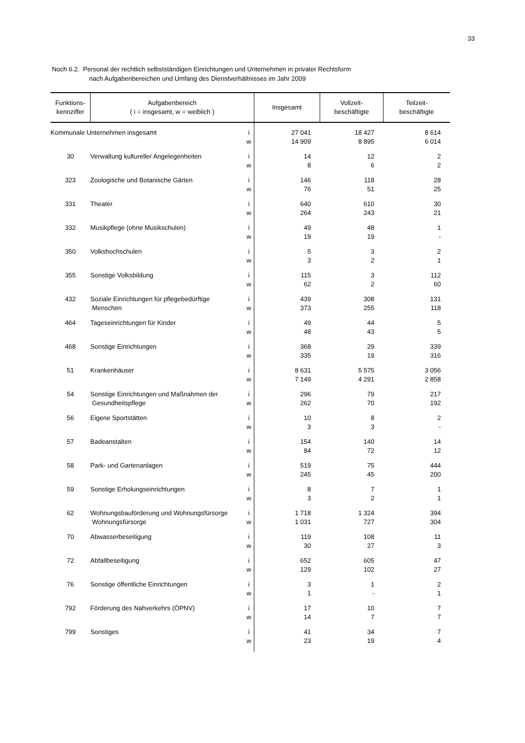33
Noch 6.2. Personal der rechtlich selbstständigen Einrichtungen und Unternehmen in privater Rechtsform
nach Aufgabenbereichen und Umfang des Dienstverhältnisses im Jahr 2009
| Funktions- kennziffer | Aufgabenbereich ( i = insgesamt, w = weiblich ) | | Insgesamt | Vollzeit- beschäftigte | Teilzeit- beschäftigte |
| --- | --- | --- | --- | --- | --- |
| Kommunale Unternehmen insgesamt | | i | 27 041 | 18 427 | 8 614 |
| | | w | 14 909 | 8 895 | 6 014 |
| 30 | Verwaltung kultureller Angelegenheiten | i | 14 | 12 | 2 |
| | | w | 8 | 6 | 2 |
| 323 | Zoologische und Botanische Gärten | i | 146 | 118 | 28 |
| | | w | 76 | 51 | 25 |
| 331 | Theater | i | 640 | 610 | 30 |
| | | w | 264 | 243 | 21 |
| 332 | Musikpflege (ohne Musikschulen) | i | 49 | 48 | 1 |
| | | w | 19 | 19 | - |
| 350 | Volkshochschulen | i | 5 | 3 | 2 |
| | | w | 3 | 2 | 1 |
| 355 | Sonstige Volksbildung | i | 115 | 3 | 112 |
| | | w | 62 | 2 | 60 |
| 432 | Soziale Einrichtungen für pflegebedürftige | i | 439 | 308 | 131 |
| | Menschen | w | 373 | 255 | 118 |
| 464 | Tageseinrichtungen für Kinder | i | 49 | 44 | 5 |
| | | w | 48 | 43 | 5 |
| 468 | Sonstige Einrichtungen | i | 368 | 29 | 339 |
| | | w | 335 | 19 | 316 |
| 51 | Krankenhäuser | i | 8 631 | 5 575 | 3 056 |
| | | w | 7 149 | 4 291 | 2 858 |
| 54 | Sonstige Einrichtungen und Maßnahmen der | i | 296 | 79 | 217 |
| | Gesundheitspflege | w | 262 | 70 | 192 |
| 56 | Eigene Sportstätten | i | 10 | 8 | 2 |
| | | w | 3 | 3 | - |
| 57 | Badeanstalten | i | 154 | 140 | 14 |
| | | w | 84 | 72 | 12 |
| 58 | Park- und Gartenanlagen | i | 519 | 75 | 444 |
| | | w | 245 | 45 | 200 |
| 59 | Sonstige Erholungseinrichtungen | i | 8 | 7 | 1 |
| | | w | 3 | 2 | 1 |
| 62 | Wohnungsbauförderung und Wohnungsfürsorge | i | 1 718 | 1 324 | 394 |
| | Wohnungsfürsorge | w | 1 031 | 727 | 304 |
| 70 | Abwasserbeseitigung | i | 119 | 108 | 11 |
| | | w | 30 | 27 | 3 |
| 72 | Abfallbeseitigung | i | 652 | 605 | 47 |
| | | w | 129 | 102 | 27 |
| 76 | Sonstige öffentliche Einrichtungen | i | 3 | 1 | 2 |
| | | w | 1 | - | 1 |
| 792 | Förderung des Nahverkehrs (ÖPNV) | i | 17 | 10 | 7 |
| | | w | 14 | 7 | 7 |
| 799 | Sonstiges | i | 41 | 34 | 7 |
| | | w | 23 | 19 | 4 |